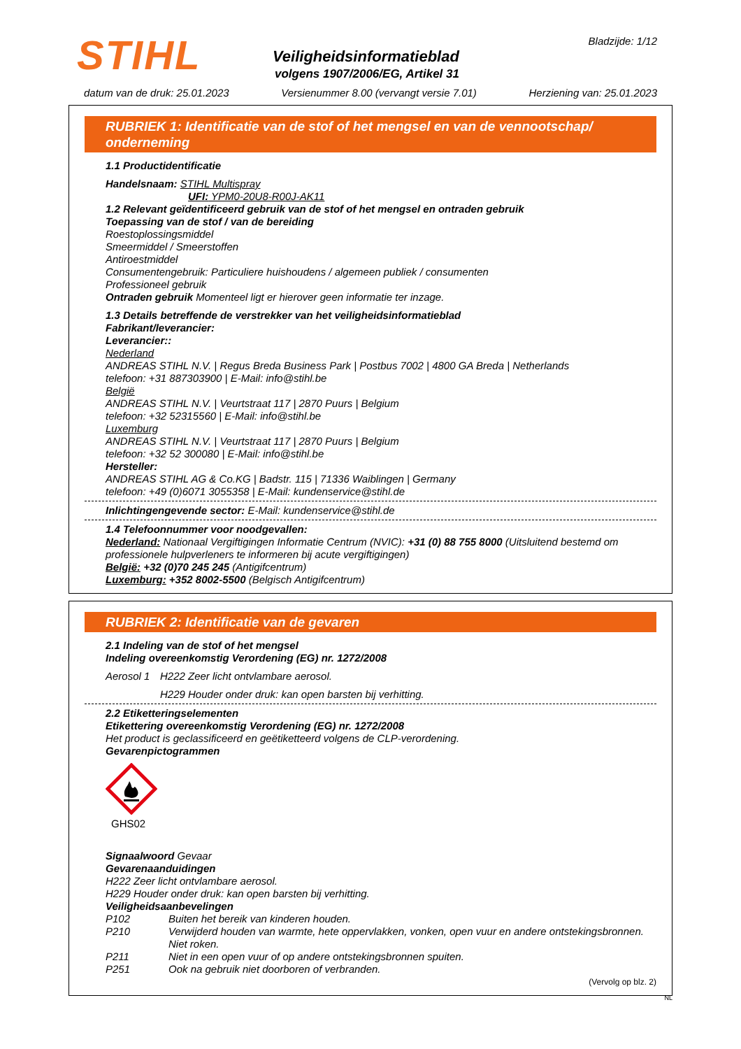STIHL Bladzijde: 1/12
Veiligheidsinformatieblad
volgens 1907/2006/EG, Artikel 31
datum van de druk: 25.01.2023 Versienummer 8.00 (vervangt versie 7.01) Herziening van: 25.01.2023
RUBRIEK 1: Identificatie van de stof of het mengsel en van de vennootschap/ onderneming
1.1 Productidentificatie
Handelsnaam: STIHL Multispray
UFI: YPM0-20U8-R00J-AK11
1.2 Relevant geïdentificeerd gebruik van de stof of het mengsel en ontraden gebruik
Toepassing van de stof / van de bereiding
Roestoplossingsmiddel
Smeermiddel / Smeerstoffen
Antiroestmiddel
Consumentengebruik: Particuliere huishoudens / algemeen publiek / consumenten
Professioneel gebruik
Ontraden gebruik Momenteel ligt er hierover geen informatie ter inzage.
1.3 Details betreffende de verstrekker van het veiligheidsinformatieblad
Fabrikant/leverancier:
Leverancier::
Nederland
ANDREAS STIHL N.V. | Regus Breda Business Park | Postbus 7002 | 4800 GA Breda | Netherlands
telefoon: +31 887303900 | E-Mail: info@stihl.be
België
ANDREAS STIHL N.V. | Veurtstraat 117 | 2870 Puurs | Belgium
telefoon: +32 52315560 | E-Mail: info@stihl.be
Luxemburg
ANDREAS STIHL N.V. | Veurtstraat 117 | 2870 Puurs | Belgium
telefoon: +32 52 300080 | E-Mail: info@stihl.be
Hersteller:
ANDREAS STIHL AG & Co.KG | Badstr. 115 | 71336 Waiblingen | Germany
telefoon: +49 (0)6071 3055358 | E-Mail: kundenservice@stihl.de
Inlichtingengevende sector: E-Mail: kundenservice@stihl.de
1.4 Telefoonnummer voor noodgevallen:
Nederland: Nationaal Vergiftigingen Informatie Centrum (NVIC): +31 (0) 88 755 8000 (Uitsluitend bestemd om professionele hulpverleners te informeren bij acute vergiftigingen)
België: +32 (0)70 245 245 (Antigifcentrum)
Luxemburg: +352 8002-5500 (Belgisch Antigifcentrum)
RUBRIEK 2: Identificatie van de gevaren
2.1 Indeling van de stof of het mengsel
Indeling overeenkomstig Verordening (EG) nr. 1272/2008
Aerosol 1 H222 Zeer licht ontvlambare aerosol.
H229 Houder onder druk: kan open barsten bij verhitting.
2.2 Etiketteringselementen
Etikettering overeenkomstig Verordening (EG) nr. 1272/2008
Het product is geclassificeerd en geëtiketteerd volgens de CLP-verordening.
Gevarenpictogrammen
GHS02
Signaalwoord Gevaar
Gevarenaanduidingen
H222 Zeer licht ontvlambare aerosol.
H229 Houder onder druk: kan open barsten bij verhitting.
Veiligheidsaanbevelingen
P102 Buiten het bereik van kinderen houden.
P210 Verwijderd houden van warmte, hete oppervlakken, vonken, open vuur en andere ontstekingsbronnen. Niet roken.
P211 Niet in een open vuur of op andere ontstekingsbronnen spuiten.
P251 Ook na gebruik niet doorboren of verbranden.
(Vervolg op blz. 2)
NL